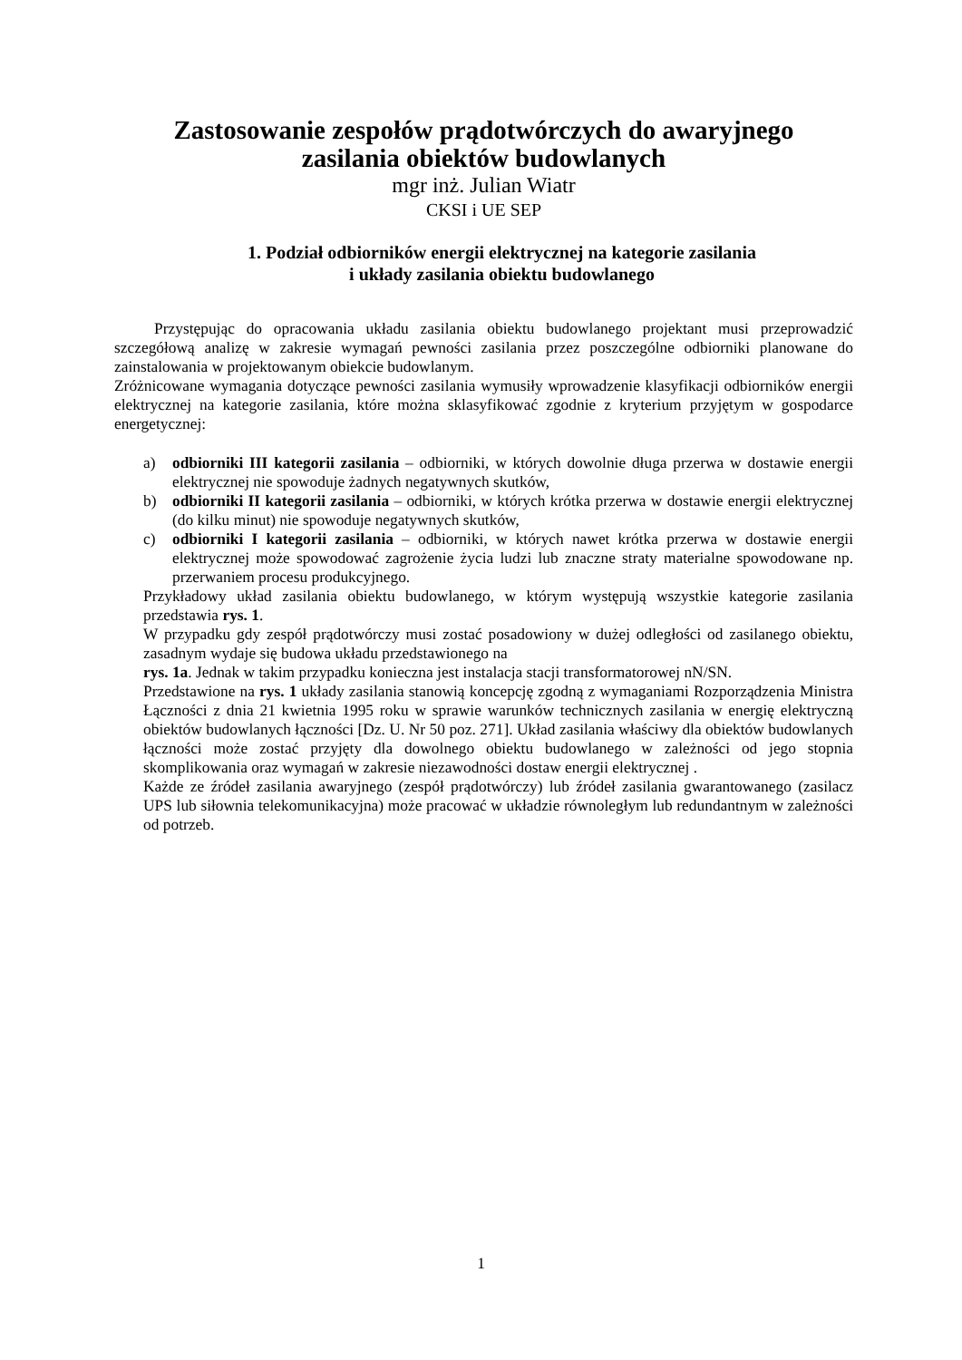Zastosowanie zespołów prądotwórczych do awaryjnego
zasilania obiektów budowlanych
mgr inż. Julian Wiatr
CKSI i UE SEP
1. Podział odbiorników energii elektrycznej na kategorie zasilania
i układy zasilania obiektu budowlanego
Przystępując do opracowania układu zasilania obiektu budowlanego projektant musi przeprowadzić szczegółową analizę w zakresie wymagań pewności zasilania przez poszczególne odbiorniki planowane do zainstalowania w projektowanym obiekcie budowlanym.
Zróżnicowane wymagania dotyczące pewności zasilania wymusiły wprowadzenie klasyfikacji odbiorników energii elektrycznej na kategorie zasilania, które można sklasyfikować zgodnie z kryterium przyjętym w gospodarce energetycznej:
a) odbiorniki III kategorii zasilania – odbiorniki, w których dowolnie długa przerwa w dostawie energii elektrycznej nie spowoduje żadnych negatywnych skutków,
b) odbiorniki II kategorii zasilania – odbiorniki, w których krótka przerwa w dostawie energii elektrycznej (do kilku minut) nie spowoduje negatywnych skutków,
c) odbiorniki I kategorii zasilania – odbiorniki, w których nawet krótka przerwa w dostawie energii elektrycznej może spowodować zagrożenie życia ludzi lub znaczne straty materialne spowodowane np. przerwaniem procesu produkcyjnego.
Przykładowy układ zasilania obiektu budowlanego, w którym występują wszystkie kategorie zasilania przedstawia rys. 1.
W przypadku gdy zespół prądotwórczy musi zostać posadowiony w dużej odległości od zasilanego obiektu, zasadnym wydaje się budowa układu przedstawionego na
rys. 1a. Jednak w takim przypadku konieczna jest instalacja stacji transformatorowej nN/SN.
Przedstawione na rys. 1 układy zasilania stanowią koncepcję zgodną z wymaganiami Rozporządzenia Ministra Łączności z dnia 21 kwietnia 1995 roku w sprawie warunków technicznych zasilania w energię elektryczną obiektów budowlanych łączności [Dz. U. Nr 50 poz. 271]. Układ zasilania właściwy dla obiektów budowlanych łączności może zostać przyjęty dla dowolnego obiektu budowlanego w zależności od jego stopnia skomplikowania oraz wymagań w zakresie niezawodności dostaw energii elektrycznej .
Każde ze źródeł zasilania awaryjnego (zespół prądotwórczy) lub źródeł zasilania gwarantowanego (zasilacz UPS lub siłownia telekomunikacyjna) może pracować w układzie równoległym lub redundantnym w zależności od potrzeb.
1